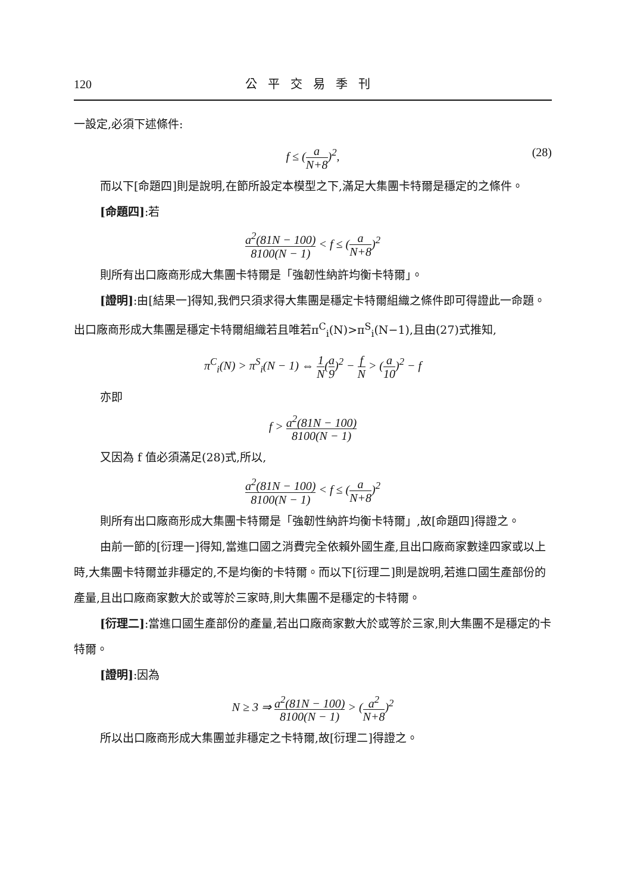120 公平交易季刊
一設定,必須下述條件:
f ≤ (a N+8)<sup>2</sup>, (28)
而以下[命題四]則是說明,在節所設定本模型之下,滿足大集團卡特爾是穩定的之條件。
[命題四]:若
a<sup>2</sup>(81N − 100) 8100(N − 1) < f ≤ (a N+8)<sup>2</sup>
則所有出口廠商形成大集團卡特爾是「強韌性納許均衡卡特爾」。
[證明]:由[結果一]得知,我們只須求得大集團是穩定卡特爾組織之條件即可得證此一命題。出口廠商形成大集團是穩定卡特爾組織若且唯若π<sup>C</sup><sub>i</sub>(N)>π<sup>S</sup><sub>i</sub>(N−1),且由(27)式推知,
π<sup>C</sup><sub>i</sub>(N) > π<sup>S</sup><sub>i</sub>(N − 1) ⇔ 1 N(a 9)<sup>2</sup> − f N > (a 10)<sup>2</sup> − f
亦即
f > a<sup>2</sup>(81N − 100) 8100(N − 1)
又因為 f 值必須滿足(28)式,所以,
a<sup>2</sup>(81N − 100) 8100(N − 1) < f ≤ (a N+8)<sup>2</sup>
則所有出口廠商形成大集團卡特爾是「強韌性納許均衡卡特爾」,故[命題四]得證之。
由前一節的[衍理一]得知,當進口國之消費完全依賴外國生產,且出口廠商家數達四家或以上時,大集團卡特爾並非穩定的,不是均衡的卡特爾。而以下[衍理二]則是說明,若進口國生產部份的產量,且出口廠商家數大於或等於三家時,則大集團不是穩定的卡特爾。
[衍理二]:當進口國生產部份的產量,若出口廠商家數大於或等於三家,則大集團不是穩定的卡特爾。
[證明]:因為
N ≥ 3 ⇒ a<sup>2</sup>(81N − 100) 8100(N − 1) > (a<sup>2</sup> N+8)<sup>2</sup>
所以出口廠商形成大集團並非穩定之卡特爾,故[衍理二]得證之。